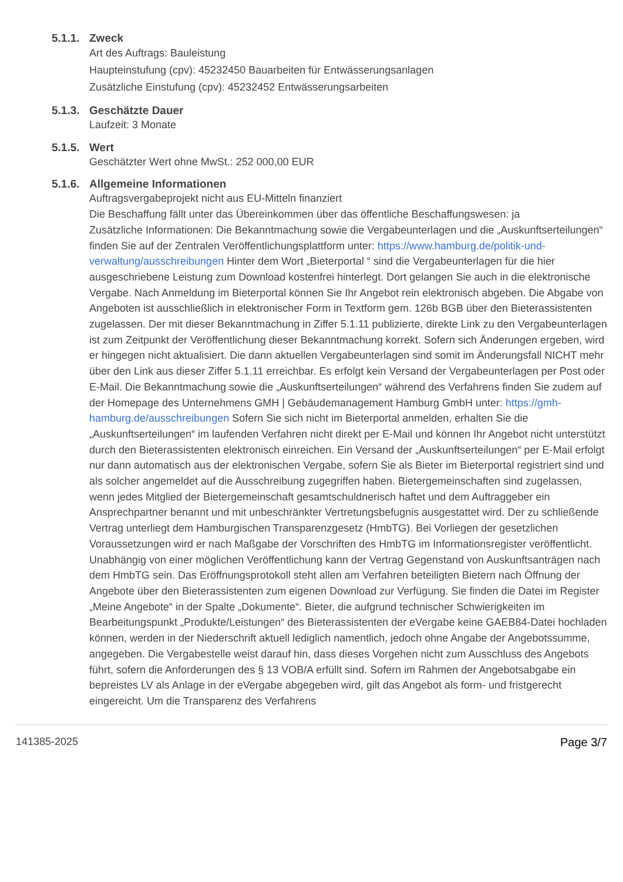5.1.1. Zweck
Art des Auftrags: Bauleistung
Haupteinstufung (cpv): 45232450 Bauarbeiten für Entwässerungsanlagen
Zusätzliche Einstufung (cpv): 45232452 Entwässerungsarbeiten
5.1.3. Geschätzte Dauer
Laufzeit: 3 Monate
5.1.5. Wert
Geschätzter Wert ohne MwSt.: 252 000,00 EUR
5.1.6. Allgemeine Informationen
Auftragsvergabeprojekt nicht aus EU-Mitteln finanziert
Die Beschaffung fällt unter das Übereinkommen über das öffentliche Beschaffungswesen: ja
Zusätzliche Informationen: Die Bekanntmachung sowie die Vergabeunterlagen und die „Auskunftserteilungen“ finden Sie auf der Zentralen Veröffentlichungsplattform unter: https://www.hamburg.de/politik-und-verwaltung/ausschreibungen Hinter dem Wort „Bieterportal “ sind die Vergabeunterlagen für die hier ausgeschriebene Leistung zum Download kostenfrei hinterlegt. Dort gelangen Sie auch in die elektronische Vergabe. Nach Anmeldung im Bieterportal können Sie Ihr Angebot rein elektronisch abgeben. Die Abgabe von Angeboten ist ausschließlich in elektronischer Form in Textform gem. 126b BGB über den Bieterassistenten zugelassen. Der mit dieser Bekanntmachung in Ziffer 5.1.11 publizierte, direkte Link zu den Vergabeunterlagen ist zum Zeitpunkt der Veröffentlichung dieser Bekanntmachung korrekt. Sofern sich Änderungen ergeben, wird er hingegen nicht aktualisiert. Die dann aktuellen Vergabeunterlagen sind somit im Änderungsfall NICHT mehr über den Link aus dieser Ziffer 5.1.11 erreichbar. Es erfolgt kein Versand der Vergabeunterlagen per Post oder E-Mail. Die Bekanntmachung sowie die „Auskunftserteilungen“ während des Verfahrens finden Sie zudem auf der Homepage des Unternehmens GMH | Gebäudemanagement Hamburg GmbH unter: https://gmh-hamburg.de/ausschreibungen Sofern Sie sich nicht im Bieterportal anmelden, erhalten Sie die „Auskunftserteilungen“ im laufenden Verfahren nicht direkt per E-Mail und können Ihr Angebot nicht unterstützt durch den Bieterassistenten elektronisch einreichen. Ein Versand der „Auskunftserteilungen“ per E-Mail erfolgt nur dann automatisch aus der elektronischen Vergabe, sofern Sie als Bieter im Bieterportal registriert sind und als solcher angemeldet auf die Ausschreibung zugegriffen haben. Bietergemeinschaften sind zugelassen, wenn jedes Mitglied der Bietergemeinschaft gesamtschuldnerisch haftet und dem Auftraggeber ein Ansprechpartner benannt und mit unbeschränkter Vertretungsbefugnis ausgestattet wird. Der zu schließende Vertrag unterliegt dem Hamburgischen Transparenzgesetz (HmbTG). Bei Vorliegen der gesetzlichen Voraussetzungen wird er nach Maßgabe der Vorschriften des HmbTG im Informationsregister veröffentlicht. Unabhängig von einer möglichen Veröffentlichung kann der Vertrag Gegenstand von Auskunftsanträgen nach dem HmbTG sein. Das Eröffnungsprotokoll steht allen am Verfahren beteiligten Bietern nach Öffnung der Angebote über den Bieterassistenten zum eigenen Download zur Verfügung. Sie finden die Datei im Register „Meine Angebote“ in der Spalte „Dokumente“. Bieter, die aufgrund technischer Schwierigkeiten im Bearbeitungspunkt „Produkte/Leistungen“ des Bieterassistenten der eVergabe keine GAEB84-Datei hochladen können, werden in der Niederschrift aktuell lediglich namentlich, jedoch ohne Angabe der Angebotssumme, angegeben. Die Vergabestelle weist darauf hin, dass dieses Vorgehen nicht zum Ausschluss des Angebots führt, sofern die Anforderungen des § 13 VOB/A erfüllt sind. Sofern im Rahmen der Angebotsabgabe ein bepreistes LV als Anlage in der eVergabe abgegeben wird, gilt das Angebot als form- und fristgerecht eingereicht. Um die Transparenz des Verfahrens
141385-2025 Page 3/7